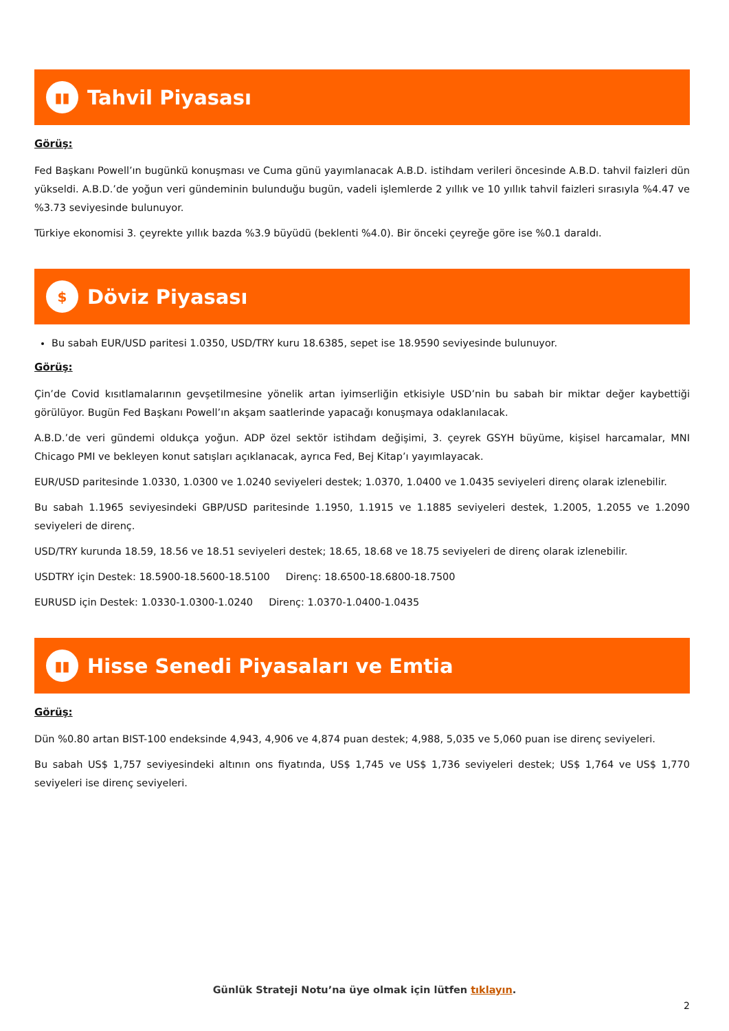▮▮
Tahvil Piyasası
Görüş:
Fed Başkanı Powell’ın bugünkü konuşması ve Cuma günü yayımlanacak A.B.D. istihdam verileri öncesinde A.B.D. tahvil faizleri dün yükseldi. A.B.D.’de yoğun veri gündeminin bulunduğu bugün, vadeli işlemlerde 2 yıllık ve 10 yıllık tahvil faizleri sırasıyla %4.47 ve %3.73 seviyesinde bulunuyor.
Türkiye ekonomisi 3. çeyrekte yıllık bazda %3.9 büyüdü (beklenti %4.0). Bir önceki çeyreğe göre ise %0.1 daraldı.
$
Döviz Piyasası
Bu sabah EUR/USD paritesi 1.0350, USD/TRY kuru 18.6385, sepet ise 18.9590 seviyesinde bulunuyor.
Görüş:
Çin’de Covid kısıtlamalarının gevşetilmesine yönelik artan iyimserliğin etkisiyle USD’nin bu sabah bir miktar değer kaybettiği görülüyor. Bugün Fed Başkanı Powell’ın akşam saatlerinde yapacağı konuşmaya odaklanılacak.
A.B.D.’de veri gündemi oldukça yoğun. ADP özel sektör istihdam değişimi, 3. çeyrek GSYH büyüme, kişisel harcamalar, MNI Chicago PMI ve bekleyen konut satışları açıklanacak, ayrıca Fed, Bej Kitap’ı yayımlayacak.
EUR/USD paritesinde 1.0330, 1.0300 ve 1.0240 seviyeleri destek; 1.0370, 1.0400 ve 1.0435 seviyeleri direnç olarak izlenebilir.
Bu sabah 1.1965 seviyesindeki GBP/USD paritesinde 1.1950, 1.1915 ve 1.1885 seviyeleri destek, 1.2005, 1.2055 ve 1.2090 seviyeleri de direnç.
USD/TRY kurunda 18.59, 18.56 ve 18.51 seviyeleri destek; 18.65, 18.68 ve 18.75 seviyeleri de direnç olarak izlenebilir.
USDTRY için Destek: 18.5900-18.5600-18.5100 Direnç: 18.6500-18.6800-18.7500
EURUSD için Destek: 1.0330-1.0300-1.0240 Direnç: 1.0370-1.0400-1.0435
▮▮
Hisse Senedi Piyasaları ve Emtia
Görüş:
Dün %0.80 artan BIST-100 endeksinde 4,943, 4,906 ve 4,874 puan destek; 4,988, 5,035 ve 5,060 puan ise direnç seviyeleri.
Bu sabah US$ 1,757 seviyesindeki altının ons fiyatında, US$ 1,745 ve US$ 1,736 seviyeleri destek; US$ 1,764 ve US$ 1,770 seviyeleri ise direnç seviyeleri.
Günlük Strateji Notu’na üye olmak için lütfen tıklayın.
2